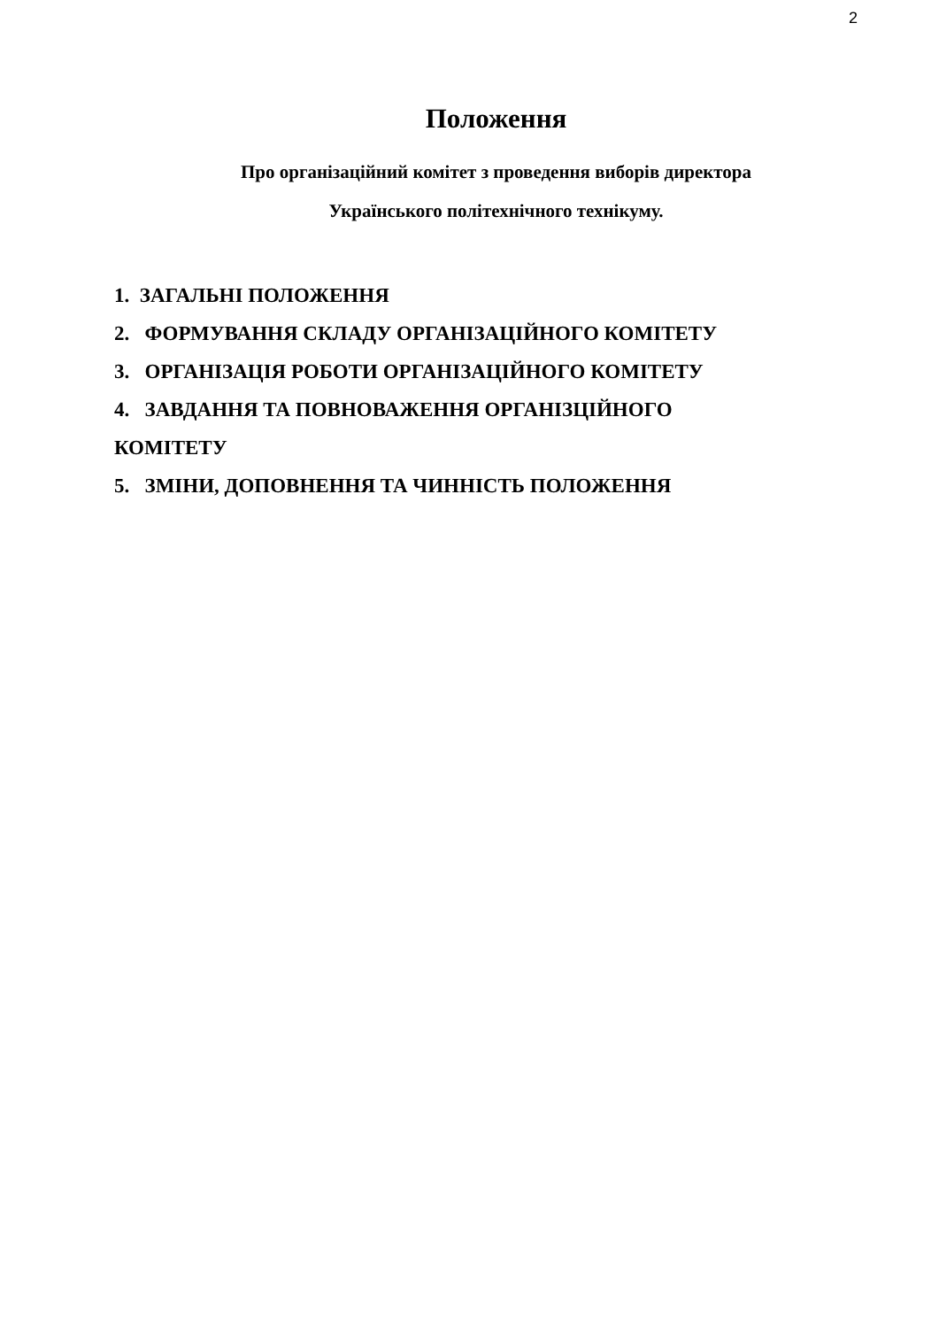2
Положення
Про організаційний комітет з проведення виборів директора
Українського політехнічного технікуму.
1. ЗАГАЛЬНІ ПОЛОЖЕННЯ
2. ФОРМУВАННЯ СКЛАДУ ОРГАНІЗАЦІЙНОГО КОМІТЕТУ
3. ОРГАНІЗАЦІЯ РОБОТИ ОРГАНІЗАЦІЙНОГО КОМІТЕТУ
4. ЗАВДАННЯ ТА ПОВНОВАЖЕННЯ ОРГАНІЗЦІЙНОГО КОМІТЕТУ
5. ЗМІНИ, ДОПОВНЕННЯ ТА ЧИННІСТЬ ПОЛОЖЕННЯ